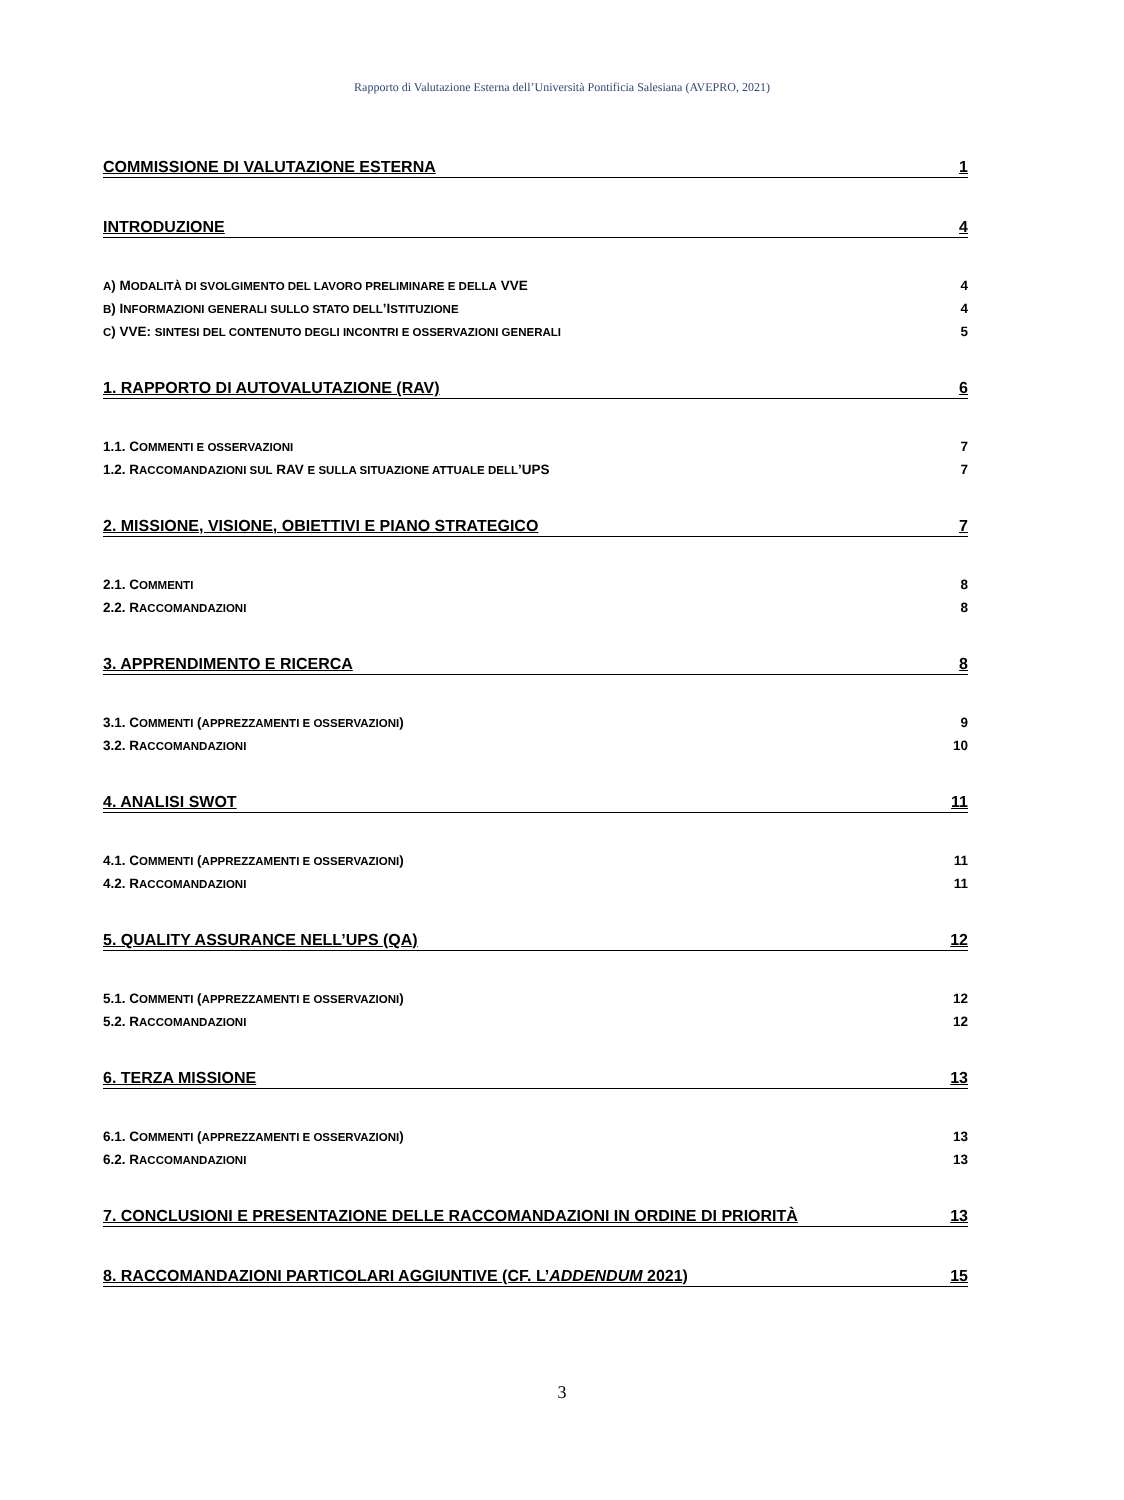Rapporto di Valutazione Esterna dell’Università Pontificia Salesiana (AVEPRO, 2021)
COMMISSIONE DI VALUTAZIONE ESTERNA 1
INTRODUZIONE 4
A) MODALITÀ DI SVOLGIMENTO DEL LAVORO PRELIMINARE E DELLA VVE 4
B) INFORMAZIONI GENERALI SULLO STATO DELL’ISTITUZIONE 4
C) VVE: SINTESI DEL CONTENUTO DEGLI INCONTRI E OSSERVAZIONI GENERALI 5
1. RAPPORTO DI AUTOVALUTAZIONE (RAV) 6
1.1. COMMENTI E OSSERVAZIONI 7
1.2. RACCOMANDAZIONI SUL RAV E SULLA SITUAZIONE ATTUALE DELL’UPS 7
2. MISSIONE, VISIONE, OBIETTIVI E PIANO STRATEGICO 7
2.1. COMMENTI 8
2.2. RACCOMANDAZIONI 8
3. APPRENDIMENTO E RICERCA 8
3.1. COMMENTI (APPREZZAMENTI E OSSERVAZIONI) 9
3.2. RACCOMANDAZIONI 10
4. ANALISI SWOT 11
4.1. COMMENTI (APPREZZAMENTI E OSSERVAZIONI) 11
4.2. RACCOMANDAZIONI 11
5. QUALITY ASSURANCE NELL’UPS (QA) 12
5.1. COMMENTI (APPREZZAMENTI E OSSERVAZIONI) 12
5.2. RACCOMANDAZIONI 12
6. TERZA MISSIONE 13
6.1. COMMENTI (APPREZZAMENTI E OSSERVAZIONI) 13
6.2. RACCOMANDAZIONI 13
7. CONCLUSIONI E PRESENTAZIONE DELLE RACCOMANDAZIONI IN ORDINE DI PRIORITÀ 13
8. RACCOMANDAZIONI PARTICOLARI AGGIUNTIVE (CF. L’ADDENDUM 2021) 15
3